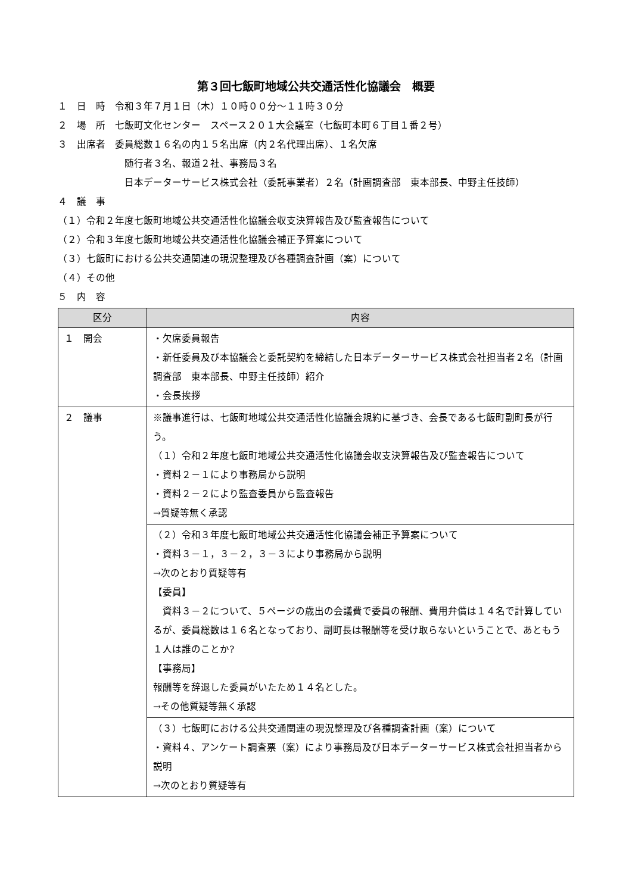第３回七飯町地域公共交通活性化協議会　概要
１　日　時　令和３年７月１日（木）１０時００分～１１時３０分
２　場　所　七飯町文化センター　スペース２０１大会議室（七飯町本町６丁目１番２号）
３　出席者　委員総数１６名の内１５名出席（内２名代理出席）、１名欠席
随行者３名、報道２社、事務局３名
日本データーサービス株式会社（委託事業者）２名（計画調査部　東本部長、中野主任技師）
４　議　事
（１）令和２年度七飯町地域公共交通活性化協議会収支決算報告及び監査報告について
（２）令和３年度七飯町地域公共交通活性化協議会補正予算案について
（３）七飯町における公共交通関連の現況整理及び各種調査計画（案）について
（４）その他
５　内　容
| 区分 | 内容 |
| --- | --- |
| １ 開会 | ・欠席委員報告 ・新任委員及び本協議会と委託契約を締結した日本データーサービス株式会社担当者２名（計画調査部 東本部長、中野主任技師）紹介 ・会長挨拶 |
| ２ 議事 | ※議事進行は、七飯町地域公共交通活性化協議会規約に基づき、会長である七飯町副町長が行う。 （１）令和２年度七飯町地域公共交通活性化協議会収支決算報告及び監査報告について ・資料２－１により事務局から説明 ・資料２－２により監査委員から監査報告 →質疑等無く承認 |
| | （２）令和３年度七飯町地域公共交通活性化協議会補正予算案について ・資料３－１，３－２，３－３により事務局から説明 →次のとおり質疑等有 【委員】 資料３－２について、５ページの歳出の会議費で委員の報酬、費用弁償は１４名で計算しているが、委員総数は１６名となっており、副町長は報酬等を受け取らないということで、あともう１人は誰のことか? 【事務局】 報酬等を辞退した委員がいたため１４名とした。 →その他質疑等無く承認 |
| | （３）七飯町における公共交通関連の現況整理及び各種調査計画（案）について ・資料４、アンケート調査票（案）により事務局及び日本データーサービス株式会社担当者から説明 →次のとおり質疑等有 |